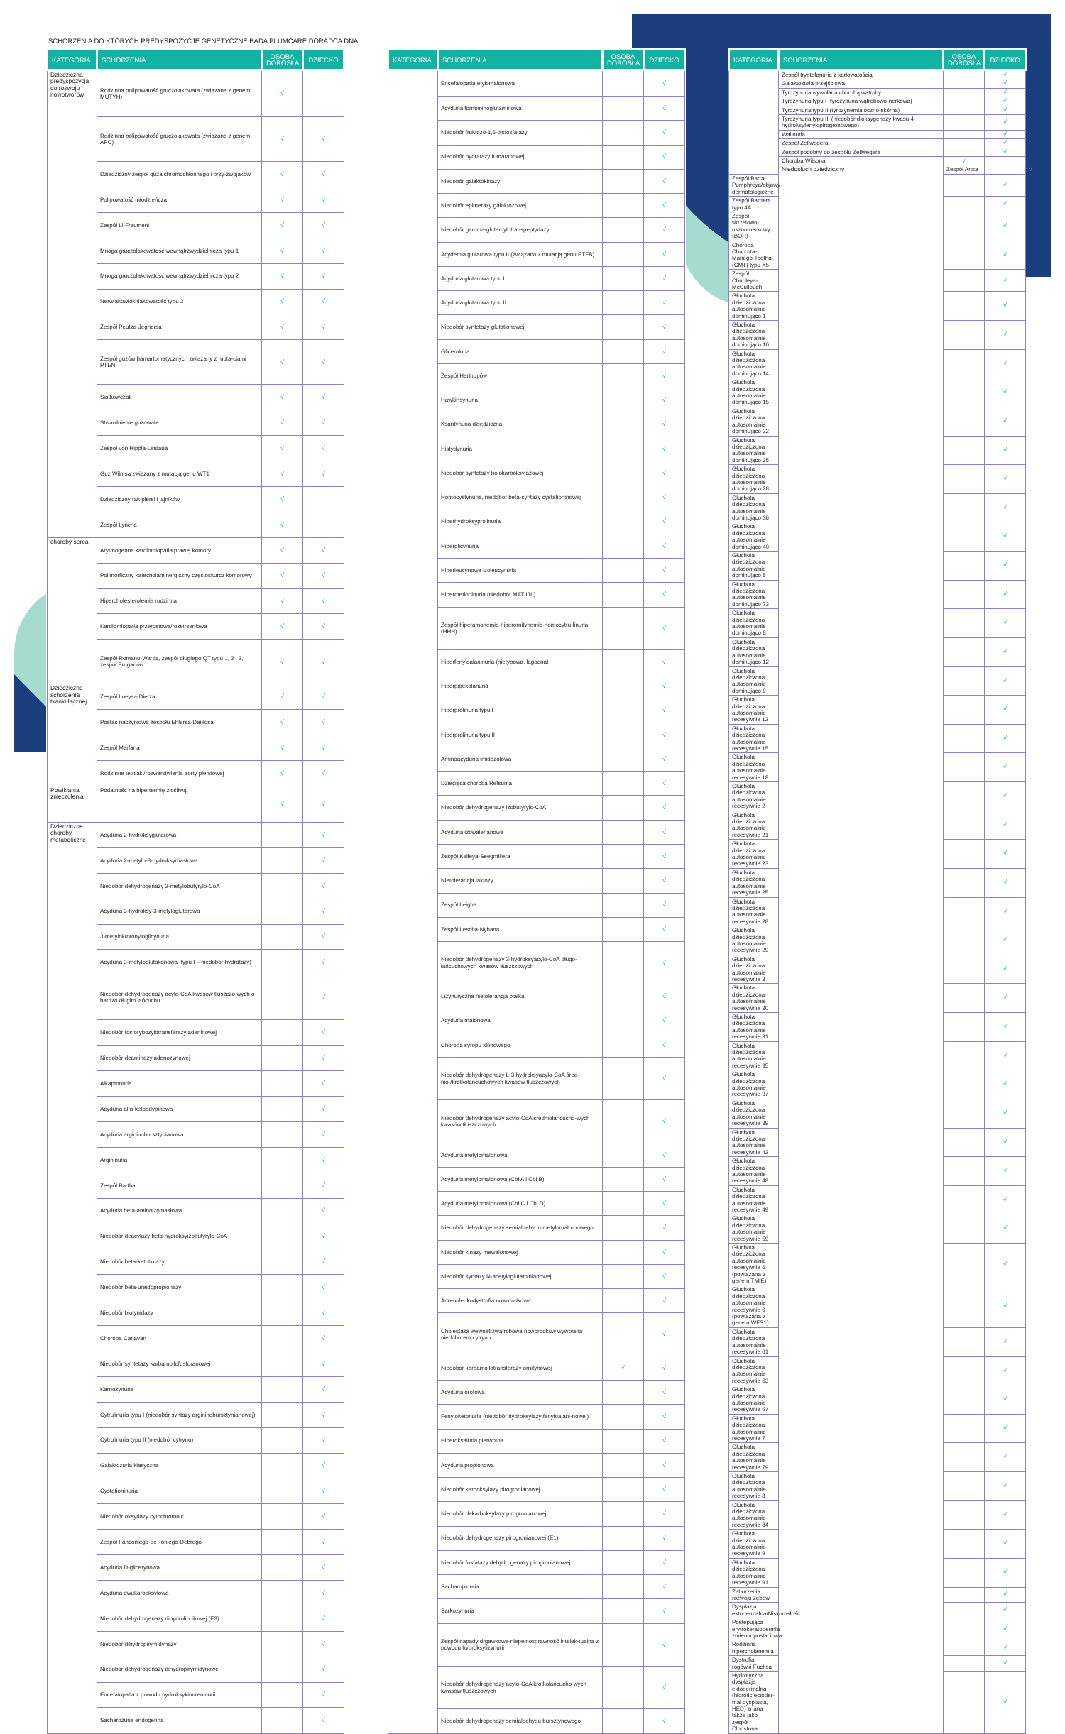SCHORZENIA DO KTÓRYCH PREDYSPOZYCJE GENETYCZNE BADA PLUMCARE DORADCA DNA
| KATEGORIA | SCHORZENIA | OSOBA DOROSŁA | DZIECKO |
| --- | --- | --- | --- |
| Dziedziczna predyspozycja do rozwoju nowotworów | Rodzinna polipowatość gruczolakowata (związana z genem MUTYH) | √ | |
| | Rodzinna polipowatość gruczolakowata (związana z genem APC) | √ | √ |
| | Dziedziczny zespół guza chromochłonnego i przy-zwojaków | √ | √ |
| | Polipowatość młodzieńcza | √ | √ |
| | Zespół Li-Fraumeni | √ | √ |
| | Mnoga gruczolakowatość wewnątrzwydzielnicza typu 1 | √ | √ |
| | Mnoga gruczolakowatość wewnątrzwydzielnicza typu 2 | √ | √ |
| | Nerwiakowłókniakowatość typu 2 | √ | √ |
| | Zespół Peutza-Jeghersa | √ | √ |
| | Zespół guzów hamartomatycznych związany z muta-cjami PTEN | √ | √ |
| | Siatkówczak | √ | √ |
| | Stwardnienie guzowate | √ | √ |
| | Zespół von Hippla-Lindaua | √ | √ |
| | Guz Wilmsa związany z mutacją genu WT1 | √ | √ |
| | Dziedziczny rak piersi i jajników | √ | |
| | Zespół Lyncha | √ | |
| choroby serca | Arytmogenna kardiomiopatia prawej komory | √ | √ |
| | Polimorficzny katecholaminergiczny częstoskurcz komorowy | √ | √ |
| | Hipercholesterolemia rodzinna | √ | √ |
| | Kardiomiopatia przerostowa/rozstrzeniowa | √ | √ |
| | Zespół Romano-Warda, zespół długiego QT typu 1, 2 i 3, zespół Brugadów | √ | √ |
| Dziedziczne schorzenia tkanki łącznej | Zespół Loeysa-Dietza | √ | √ |
| | Postać naczyniowa zespołu Ehlersa-Danlosa | √ | √ |
| | Zespół Marfana | √ | √ |
| | Rodzinne tętniaki/rozwarstwienia aorty piersiowej | √ | √ |
| Powikłania znieczulenia | Podatność na hipertermię złośliwą | √ | √ |
| Dziedziczne choroby metaboliczne | Acyduria 2-hydroksyglutarowa | | √ |
| | Acyduria 2-metylo-3-hydroksymasłowa | | √ |
| | Niedobór dehydrogenazy 2-metylobutyrylo-CoA | | √ |
| | Acyduria 3-hydroksy-3-metyloglutarowa | | √ |
| | 3-metylokrotonyloglicynuria | | √ |
| | Acyduria 3-metyloglutakonowa (typu I – niedobór hydratazy) | | √ |
| | Niedobór dehydrogenazy acylo-CoA kwasów tłuszczo-wych o bardzo długim łańcuchu | | √ |
| | Niedobór fosforybozylotransferazy adeninowej | | √ |
| | Niedobór deaminazy adenozynowej | | √ |
| | Alkaptonuria | | √ |
| | Acyduria alfa-ketoadypinowa | | √ |
| | Acyduria argininobursztynianowa | | √ |
| | Argininuria | | √ |
| | Zespół Bartha | | √ |
| | Acyduria beta-aminoizomasłowa | | √ |
| | Niedobór deacylazy beta-hydroksyizobutyrylo-CoA | | √ |
| | Niedobór beta-ketotiolazy | | √ |
| | Niedobór beta-ureidopropionazy | | √ |
| | Niedobór biotynidazy | | √ |
| | Choroba Canavan | | √ |
| | Niedobór syntetazy karbamoilofosforanowej | | √ |
| | Karnozynuria | | √ |
| | Cytrulinuria typu I (niedobór syntazy argininobursztynianowej) | | √ |
| | Cytrulinuria typu II (niedobór cytrynu) | | √ |
| | Galaktozuria klasyczna | | √ |
| | Cystationinuria | | √ |
| | Niedobór oksydazy cytochromu c | | √ |
| | Zespół Fanconiego-de Toniego-Debrégo | | √ |
| | Acyduria D-glicerynowa | | √ |
| | Acyduria dwukarboksylowa | | √ |
| | Niedobór dehydrogenazy dihydrolipoilowej (E3) | | √ |
| | Niedobór dihydropirymidynazy | | √ |
| | Niedobór dehydrogenazy dihydropirymidynowej | | √ |
| | Encefalopatia z powodu hydroksykinureninurii | | √ |
| | Sacharozuria endogenna | | √ |
| KATEGORIA | SCHORZENIA | OSOBA DOROSŁA | DZIECKO |
| --- | --- | --- | --- |
| | Encefalopatia etylomalonowa | | √ |
| | Acyduria formiminoglutaminowa | | √ |
| | Niedobór fruktozo-1,6-bisfosfatazy | | √ |
| | Niedobór hydratazy fumaranowej | | √ |
| | Niedobór galaktokinazy | | √ |
| | Niedobór epimerazy galaktozowej | | √ |
| | Niedobór gamma-glutamylotranspeptydazy | | √ |
| | Acydemia glutarowa typu II (związana z mutacją genu ETFB) | | √ |
| | Acyduria glutarowa typu I | | √ |
| | Acyduria glutarowa typu II | | √ |
| | Niedobór syntetazy glutationowej | | √ |
| | Gliceroluria | | √ |
| | Zespół Hartnupów | | √ |
| | Hawkinsynuria | | √ |
| | Ksantynuria dziedziczna | | √ |
| | Histydynuria | | √ |
| | Niedobór syntetazy holokarboksylazowej | | √ |
| | Homocystynuria, niedobór beta-syntazy cystationinowej | | √ |
| | Hiperhydroksyprolinuria | | √ |
| | Hiperglicynuria | | √ |
| | Hiperleucynowa izoleucynuria | | √ |
| | Hipermetioninuria (niedobór MAT I/III) | | √ |
| | Zespół hiperamonemia-hiperornitynemia-homocytru-linuria (HHH) | | √ |
| | Hiperfenyloalaninuria (nietypowa, łagodna) | | √ |
| | Hiperpipekolanuria | | √ |
| | Hiperprolinuria typu I | | √ |
| | Hiperprolinuria typu II | | √ |
| | Aminoacyduria imidazolowa | | √ |
| | Dziecięca choroba Refsuma | | √ |
| | Niedobór dehydrogenazy izobutyrylo-CoA | | √ |
| | Acyduria izowalerianowa | | √ |
| | Zespół Kelleya-Seegmillera | | √ |
| | Nietolerancja laktozy | | √ |
| | Zespół Leigha | | √ |
| | Zespół Lescha-Nyhana | | √ |
| | Niedobór dehydrogenazy 3-hydroksyacylo-CoA długo-łańcuchowych kwasów tłuszczowych | | √ |
| | Lizynuryczna nietolerancja białka | | √ |
| | Acyduria malonowa | | √ |
| | Choroba syropu klonowego | | √ |
| | Niedobór dehydrogenazy L-3-hydroksyacylo-CoA śred-nio-/krótkołańcuchowych kwasów tłuszczowych | | √ |
| | Niedobór dehydrogenazy acylo-CoA średniołańcucho-wych kwasów tłuszczowych | | √ |
| | Acyduria metylomalonowa | | √ |
| | Acyduria metylomalonowa (Cbl A i Cbl B) | | √ |
| | Acyduria metylomalonowa (Cbl C i Cbl D) | | √ |
| | Niedobór dehydrogenazy semialdehydu metylomalo-nowego | | √ |
| | Niedobór kinazy mewalonowej | | √ |
| | Niedobór syntazy N-acetyloglutaminianowej | | √ |
| | Adrenoleukodystrofia noworodkowa | | √ |
| | Cholestaza wewnątrzwątrobowa noworodków wywołana niedoborem cytrynu | | √ |
| | Niedobór karbamoilotransferazy ornitynowej | √ | √ |
| | Acyduria orotowa | | √ |
| | Fenyloketonuria (niedobór hydroksylazy fenyloalani-nowej) | | √ |
| | Hiperoksaluria pierwotna | | √ |
| | Acyduria propionowa | | √ |
| | Niedobór karboksylazy pirogronianowej | | √ |
| | Niedobór dekarboksylazy pirogronianowej | | √ |
| | Niedobór dehydrogenazy pirogronianowej (E1) | | √ |
| | Niedobór fosfatazy dehydrogenazy pirogronianowej | | √ |
| | Sacharopinuria | | √ |
| | Sarkozynuria | | √ |
| | Zespół napady drgawkowe-niepełnosprawność intelek-tualna z powodu hydroksylizynurii | | √ |
| | Niedobór dehydrogenazy acylo-CoA krótkołańcucho-wych kwasów tłuszczowych | | √ |
| | Niedobór dehydrogenazy semialdehydu bursztynowego | | √ |
| KATEGORIA | SCHORZENIA | OSOBA DOROSŁA | DZIECKO | |
| --- | --- | --- | --- | --- |
| | Zespół tryptofanuria z karłowatością | | √ | |
| | Galaktozuria przejściowa | | √ | |
| | Tyrozynuria wywołana chorobą wątroby | | √ | |
| | Tyrozynuria typu I (tyrozynuria wątrobowo-nerkowa) | | √ | |
| | Tyrozynuria typu II (tyrozynemia oczno-skórna) | | √ | |
| | Tyrozynuria typu III (niedobór dioksygenazy kwasu 4-hydroksyfenylopirogronowego) | | √ | |
| | Walinuria | | √ | |
| | Zespół Zellwegera | | √ | |
| | Zespół podobny do zespołu Zellwegera | | √ | |
| | Choroba Wilsona | √ | | |
| | Niedosłuch dziedziczny | Zespół Artsa | | √ |
| Zespół Barta-Pumphreya/objawy dermatologiczne | | | √ | |
| Zespół Barttera typu 4A | | | √ | |
| Zespół skrzelowo-uszno-nerkowy (BOR) | | | √ | |
| Choroba Charcota-Mariego-Tootha (CMT) typu X5 | | | √ | |
| Zespół Chudleya-McCullough | | | √ | |
| Głuchota dziedziczona autosomalnie dominująco 1 | | | √ | |
| Głuchota dziedziczona autosomalnie dominująco 10 | | | √ | |
| Głuchota dziedziczona autosomalnie dominująco 14 | | | √ | |
| Głuchota dziedziczona autosomalnie dominująco 15 | | | √ | |
| Głuchota dziedziczona autosomalnie dominująco 22 | | | √ | |
| Głuchota dziedziczona autosomalnie dominująco 25 | | | √ | |
| Głuchota dziedziczona autosomalnie dominująco 28 | | | √ | |
| Głuchota dziedziczona autosomalnie dominująco 36 | | | √ | |
| Głuchota dziedziczona autosomalnie dominująco 40 | | | √ | |
| Głuchota dziedziczona autosomalnie dominująco 5 | | | √ | |
| Głuchota dziedziczona autosomalnie dominująco 73 | | | √ | |
| Głuchota dziedziczona autosomalnie dominująco 8 | | | √ | |
| Głuchota dziedziczona autosomalnie dominująco 12 | | | √ | |
| Głuchota dziedziczona autosomalnie dominująco 9 | | | √ | |
| Głuchota dziedziczona autosomalnie recesywnie 12 | | | √ | |
| Głuchota dziedziczona autosomalnie recesywnie 15 | | | √ | |
| Głuchota dziedziczona autosomalnie recesywnie 18 | | | √ | |
| Głuchota dziedziczona autosomalnie recesywnie 2 | | | √ | |
| Głuchota dziedziczona autosomalnie recesywnie 21 | | | √ | |
| Głuchota dziedziczona autosomalnie recesywnie 23 | | | √ | |
| Głuchota dziedziczona autosomalnie recesywnie 25 | | | √ | |
| Głuchota dziedziczona autosomalnie recesywnie 28 | | | √ | |
| Głuchota dziedziczona autosomalnie recesywnie 29 | | | √ | |
| Głuchota dziedziczona autosomalnie recesywnie 3 | | | √ | |
| Głuchota dziedziczona autosomalnie recesywnie 30 | | | √ | |
| Głuchota dziedziczona autosomalnie recesywnie 31 | | | √ | |
| Głuchota dziedziczona autosomalnie recesywnie 35 | | | √ | |
| Głuchota dziedziczona autosomalnie recesywnie 37 | | | √ | |
| Głuchota dziedziczona autosomalnie recesywnie 39 | | | √ | |
| Głuchota dziedziczona autosomalnie recesywnie 42 | | | √ | |
| Głuchota dziedziczona autosomalnie recesywnie 48 | | | √ | |
| Głuchota dziedziczona autosomalnie recesywnie 49 | | | √ | |
| Głuchota dziedziczona autosomalnie recesywnie 59 | | | √ | |
| Głuchota dziedziczona autosomalnie recesywnie 6 (powiązana z genem TMIE) | | | √ | |
| Głuchota dziedziczona autosomalnie recesywnie 6 (powiązana z genem WFS1) | | | √ | |
| Głuchota dziedziczona autosomalnie recesywnie 61 | | | √ | |
| Głuchota dziedziczona autosomalnie recesywnie 63 | | | √ | |
| Głuchota dziedziczona autosomalnie recesywnie 67 | | | √ | |
| Głuchota dziedziczona autosomalnie recesywnie 7 | | | √ | |
| Głuchota dziedziczona autosomalnie recesywnie 79 | | | √ | |
| Głuchota dziedziczona autosomalnie recesywnie 8 | | | √ | |
| Głuchota dziedziczona autosomalnie recesywnie 84 | | | √ | |
| Głuchota dziedziczona autosomalnie recesywnie 9 | | | √ | |
| Głuchota dziedziczona autosomalnie recesywnie 91 | | | √ | |
| Zaburzenia rozwoju zębów | | | √ | |
| Dysplazja ektodermalna/Niskorosłość | | | √ | |
| Postępująca erytrokeratodermia zmiennopostaciowa | | | √ | |
| Rodzinna hipercholanemia | | | √ | |
| Dystrofia rogówki Fuchsa | | | √ | |
| Hydrotyczna dysplazja ektodermalna (hidrotic ectoder-mal dysplasia, HED) znana także jako zespół Cloustona | | | √ | |